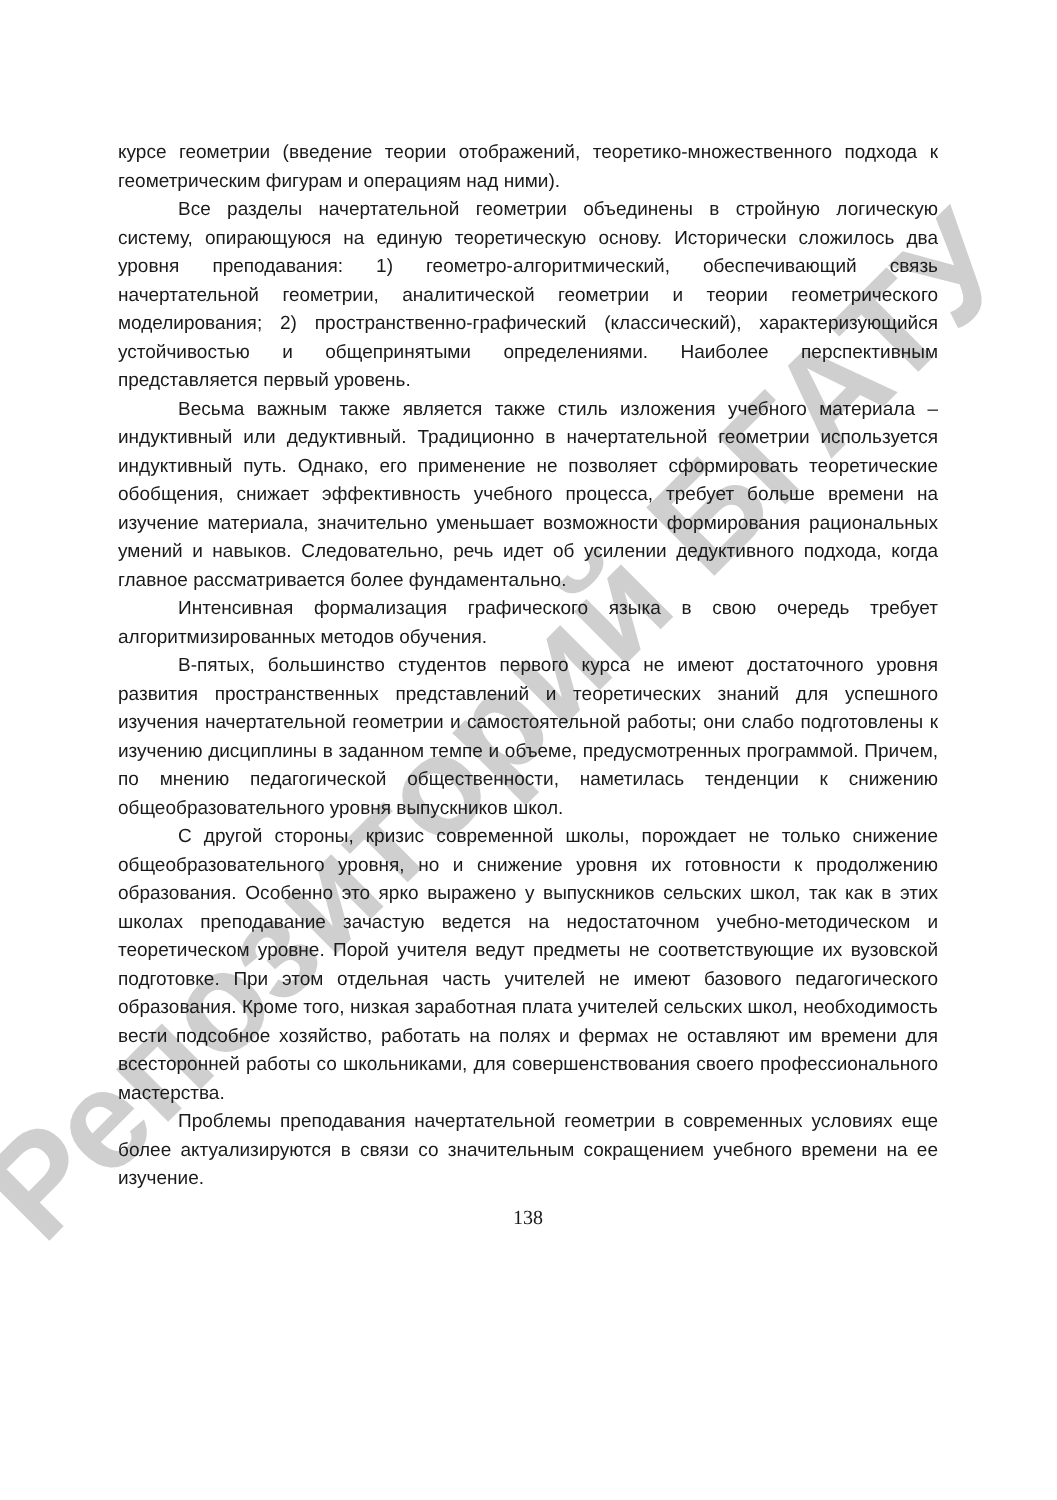Репозиторий БГАТУ
курсе геометрии (введение теории отображений, теоретико-множественного подхода к геометрическим фигурам и операциям над ними).
Все разделы начертательной геометрии объединены в стройную логическую систему, опирающуюся на единую теоретическую основу. Исторически сложилось два уровня преподавания: 1) геометро-алгоритмический, обеспечивающий связь начертательной геометрии, аналитической геометрии и теории геометрического моделирования; 2) пространственно-графический (классический), характеризующийся устойчивостью и общепринятыми определениями. Наиболее перспективным представляется первый уровень.
Весьма важным также является также стиль изложения учебного материала – индуктивный или дедуктивный. Традиционно в начертательной геометрии используется индуктивный путь. Однако, его применение не позволяет сформировать теоретические обобщения, снижает эффективность учебного процесса, требует больше времени на изучение материала, значительно уменьшает возможности формирования рациональных умений и навыков. Следовательно, речь идет об усилении дедуктивного подхода, когда главное рассматривается более фундаментально.
Интенсивная формализация графического языка в свою очередь требует алгоритмизированных методов обучения.
В-пятых, большинство студентов первого курса не имеют достаточного уровня развития пространственных представлений и теоретических знаний для успешного изучения начертательной геометрии и самостоятельной работы; они слабо подготовлены к изучению дисциплины в заданном темпе и объеме, предусмотренных программой. Причем, по мнению педагогической общественности, наметилась тенденции к снижению общеобразовательного уровня выпускников школ.
С другой стороны, кризис современной школы, порождает не только снижение общеобразовательного уровня, но и снижение уровня их готовности к продолжению образования. Особенно это ярко выражено у выпускников сельских школ, так как в этих школах преподавание зачастую ведется на недостаточном учебно-методическом и теоретическом уровне. Порой учителя ведут предметы не соответствующие их вузовской подготовке. При этом отдельная часть учителей не имеют базового педагогического образования. Кроме того, низкая заработная плата учителей сельских школ, необходимость вести подсобное хозяйство, работать на полях и фермах не оставляют им времени для всесторонней работы со школьниками, для совершенствования своего профессионального мастерства.
Проблемы преподавания начертательной геометрии в современных условиях еще более актуализируются в связи со значительным сокращением учебного времени на ее изучение.
138